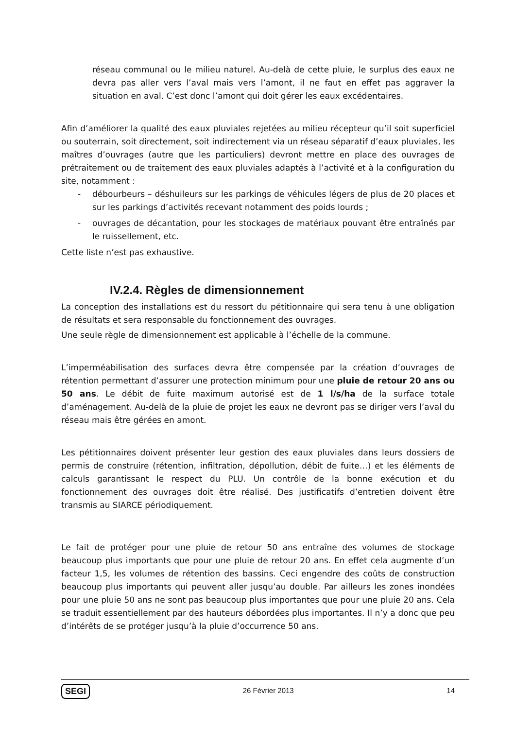réseau communal ou le milieu naturel. Au-delà de cette pluie, le surplus des eaux ne devra pas aller vers l’aval mais vers l’amont, il ne faut en effet pas aggraver la situation en aval. C’est donc l’amont qui doit gérer les eaux excédentaires.
Afin d’améliorer la qualité des eaux pluviales rejetées au milieu récepteur qu’il soit superficiel ou souterrain, soit directement, soit indirectement via un réseau séparatif d’eaux pluviales, les maîtres d’ouvrages (autre que les particuliers) devront mettre en place des ouvrages de prétraitement ou de traitement des eaux pluviales adaptés à l’activité et à la configuration du site, notamment :
- débourbeurs – déshuileurs sur les parkings de véhicules légers de plus de 20 places et sur les parkings d’activités recevant notamment des poids lourds ;
- ouvrages de décantation, pour les stockages de matériaux pouvant être entraînés par le ruissellement, etc.
Cette liste n’est pas exhaustive.
IV.2.4. Règles de dimensionnement
La conception des installations est du ressort du pétitionnaire qui sera tenu à une obligation de résultats et sera responsable du fonctionnement des ouvrages.
Une seule règle de dimensionnement est applicable à l’échelle de la commune.
L’imperméabilisation des surfaces devra être compensée par la création d’ouvrages de rétention permettant d’assurer une protection minimum pour une pluie de retour 20 ans ou 50 ans. Le débit de fuite maximum autorisé est de 1 l/s/ha de la surface totale d’aménagement. Au-delà de la pluie de projet les eaux ne devront pas se diriger vers l’aval du réseau mais être gérées en amont.
Les pétitionnaires doivent présenter leur gestion des eaux pluviales dans leurs dossiers de permis de construire (rétention, infiltration, dépollution, débit de fuite…) et les éléments de calculs garantissant le respect du PLU. Un contrôle de la bonne exécution et du fonctionnement des ouvrages doit être réalisé. Des justificatifs d’entretien doivent être transmis au SIARCE périodiquement.
Le fait de protéger pour une pluie de retour 50 ans entraîne des volumes de stockage beaucoup plus importants que pour une pluie de retour 20 ans. En effet cela augmente d’un facteur 1,5, les volumes de rétention des bassins. Ceci engendre des coûts de construction beaucoup plus importants qui peuvent aller jusqu’au double. Par ailleurs les zones inondées pour une pluie 50 ans ne sont pas beaucoup plus importantes que pour une pluie 20 ans. Cela se traduit essentiellement par des hauteurs débordées plus importantes. Il n’y a donc que peu d’intérêts de se protéger jusqu’à la pluie d’occurrence 50 ans.
SEGI 26 Février 2013 14